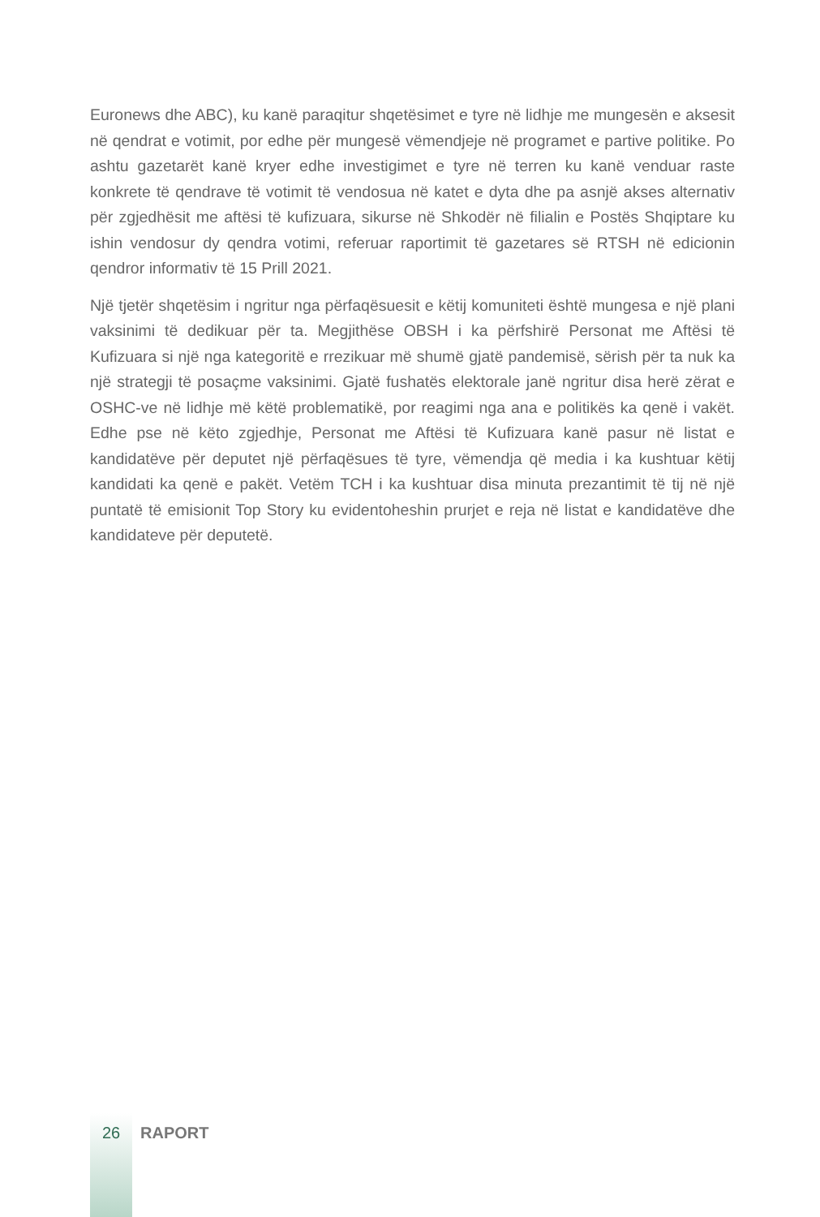Euronews dhe ABC), ku kanë paraqitur shqetësimet e tyre në lidhje me mungesën e aksesit në qendrat e votimit, por edhe për mungesë vëmendjeje në programet e partive politike. Po ashtu gazetarët kanë kryer edhe investigimet e tyre në terren ku kanë venduar raste konkrete të qendrave të votimit të vendosua në katet e dyta dhe pa asnjë akses alternativ për zgjedhësit me aftësi të kufizuara, sikurse në Shkodër në filialin e Postës Shqiptare ku ishin vendosur dy qendra votimi, referuar raportimit të gazetares së RTSH në edicionin qendror informativ të 15 Prill 2021.
Një tjetër shqetësim i ngritur nga përfaqësuesit e këtij komuniteti është mungesa e një plani vaksinimi të dedikuar për ta. Megjithëse OBSH i ka përfshirë Personat me Aftësi të Kufizuara si një nga kategoritë e rrezikuar më shumë gjatë pandemisë, sërish për ta nuk ka një strategji të posaçme vaksinimi. Gjatë fushatës elektorale janë ngritur disa herë zërat e OSHC-ve në lidhje më këtë problematikë, por reagimi nga ana e politikës ka qenë i vakët. Edhe pse në këto zgjedhje, Personat me Aftësi të Kufizuara kanë pasur në listat e kandidatëve për deputet një përfaqësues të tyre, vëmendja që media i ka kushtuar këtij kandidati ka qenë e pakët. Vetëm TCH i ka kushtuar disa minuta prezantimit të tij në një puntatë të emisionit Top Story ku evidentoheshin prurjet e reja në listat e kandidatëve dhe kandidateve për deputetë.
26 RAPORT